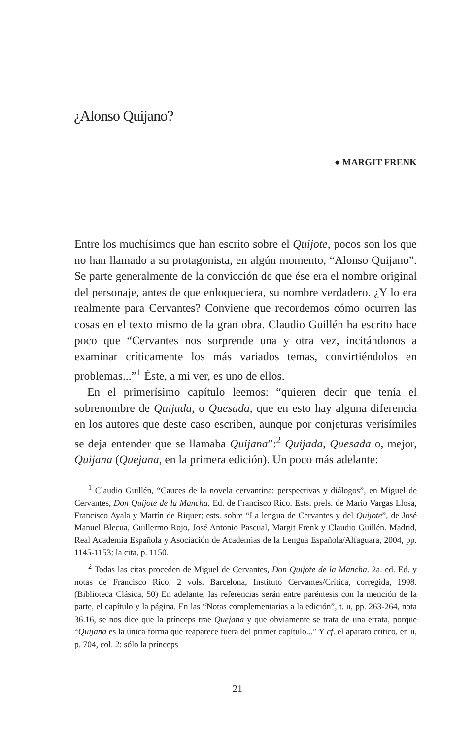¿Alonso Quijano?
● MARGIT FRENK
Entre los muchísimos que han escrito sobre el Quijote, pocos son los que no han llamado a su protagonista, en algún momento, “Alonso Quijano”. Se parte generalmente de la convicción de que ése era el nombre original del personaje, antes de que enloqueciera, su nombre verdadero. ¿Y lo era realmente para Cervantes? Conviene que recordemos cómo ocurren las cosas en el texto mismo de la gran obra. Claudio Guillén ha escrito hace poco que “Cervantes nos sorprende una y otra vez, incitándonos a examinar críticamente los más variados temas, convirtiéndolos en problemas...”<sup>1</sup> Éste, a mi ver, es uno de ellos.
En el primerísimo capítulo leemos: “quieren decir que tenía el sobrenombre de Quijada, o Quesada, que en esto hay alguna diferencia en los autores que deste caso escriben, aunque por conjeturas verisímiles se deja entender que se llamaba Quijana”:<sup>2</sup> Quijada, Quesada o, mejor, Quijana (Quejana, en la primera edición). Un poco más adelante:
<sup>1</sup> Claudio Guillén, “Cauces de la novela cervantina: perspectivas y diálogos”, en Miguel de Cervantes, Don Quijote de la Mancha. Ed. de Francisco Rico. Ests. prels. de Mario Vargas Llosa, Francisco Ayala y Martín de Riquer; ests. sobre “La lengua de Cervantes y del Quijote”, de José Manuel Blecua, Guillermo Rojo, José Antonio Pascual, Margit Frenk y Claudio Guillén. Madrid, Real Academia Española y Asociación de Academias de la Lengua Española/Alfaguara, 2004, pp. 1145-1153; la cita, p. 1150.
<sup>2</sup> Todas las citas proceden de Miguel de Cervantes, Don Quijote de la Mancha. 2a. ed. Ed. y notas de Francisco Rico. 2 vols. Barcelona, Instituto Cervantes/Crítica, corregida, 1998. (Biblioteca Clásica, 50) En adelante, las referencias serán entre paréntesis con la mención de la parte, el capítulo y la página. En las “Notas complementarias a la edición”, t. II, pp. 263-264, nota 36.16, se nos dice que la prínceps trae Quejana y que obviamente se trata de una errata, porque “Quijana es la única forma que reaparece fuera del primer capítulo...” Y cf. el aparato crítico, en II, p. 704, col. 2: sólo la prínceps
21